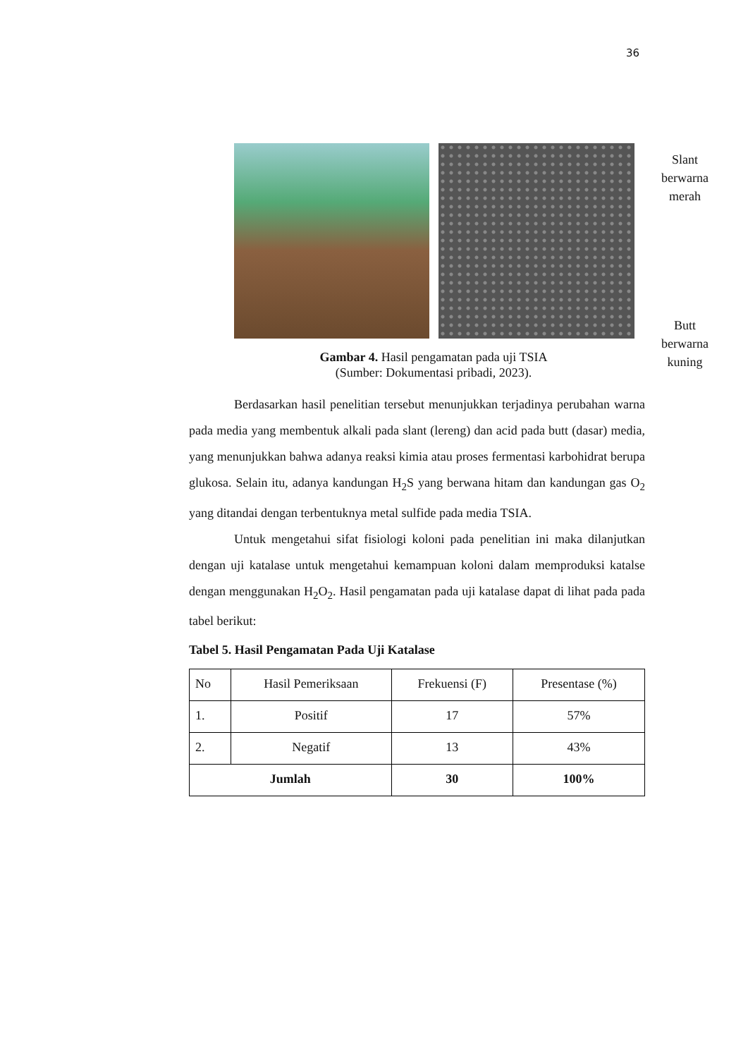36
Slant berwarna merah
Butt berwarna kuning
Gambar 4. Hasil pengamatan pada uji TSIA
(Sumber: Dokumentasi pribadi, 2023).
Berdasarkan hasil penelitian tersebut menunjukkan terjadinya perubahan warna pada media yang membentuk alkali pada slant (lereng) dan acid pada butt (dasar) media, yang menunjukkan bahwa adanya reaksi kimia atau proses fermentasi karbohidrat berupa glukosa. Selain itu, adanya kandungan H<sub>2</sub>S yang berwana hitam dan kandungan gas O<sub>2</sub> yang ditandai dengan terbentuknya metal sulfide pada media TSIA.
Untuk mengetahui sifat fisiologi koloni pada penelitian ini maka dilanjutkan dengan uji katalase untuk mengetahui kemampuan koloni dalam memproduksi katalse dengan menggunakan H<sub>2</sub>O<sub>2</sub>. Hasil pengamatan pada uji katalase dapat di lihat pada pada tabel berikut:
Tabel 5. Hasil Pengamatan Pada Uji Katalase
| No | Hasil Pemeriksaan | Frekuensi (F) | Presentase (%) |
| --- | --- | --- | --- |
| 1. | Positif | 17 | 57% |
| 2. | Negatif | 13 | 43% |
| Jumlah | | 30 | 100% |